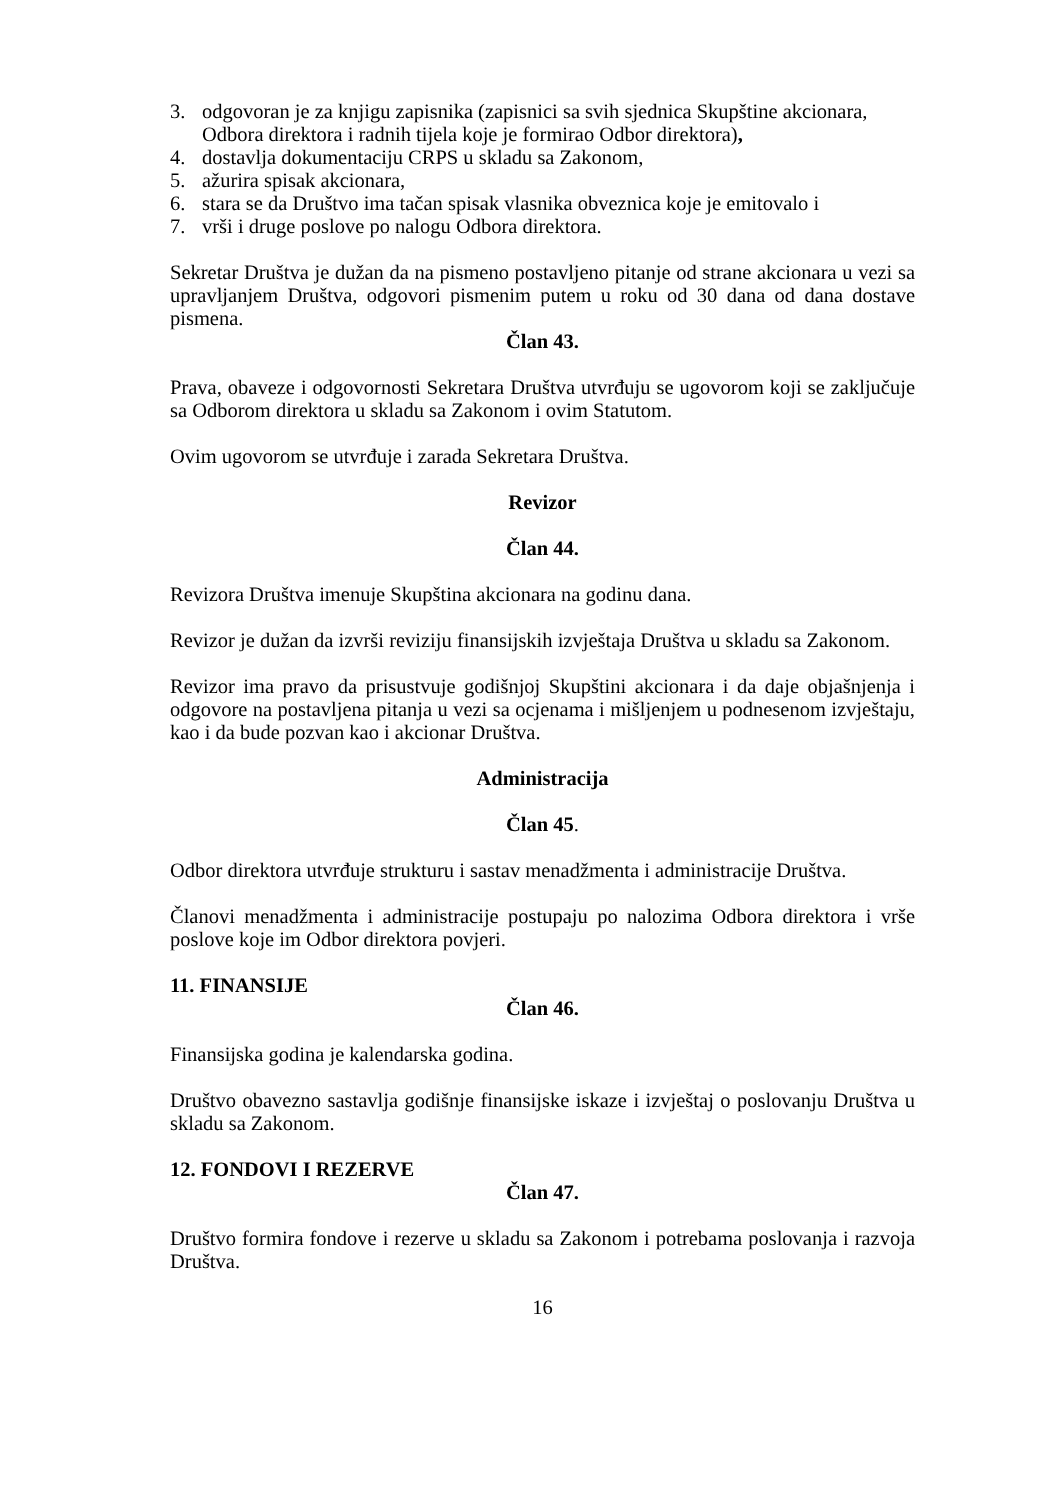3. odgovoran je za knjigu zapisnika (zapisnici sa svih sjednica Skupštine akcionara, Odbora direktora i radnih tijela koje je formirao Odbor direktora),
4. dostavlja dokumentaciju CRPS u skladu sa Zakonom,
5. ažurira spisak akcionara,
6. stara se da Društvo ima tačan spisak vlasnika obveznica koje je emitovalo i
7. vrši i druge poslove po nalogu Odbora direktora.
Sekretar Društva je dužan da na pismeno postavljeno pitanje od strane akcionara u vezi sa upravljanjem Društva, odgovori pismenim putem u roku od 30 dana od dana dostave pismena.
Član 43.
Prava, obaveze i odgovornosti Sekretara Društva utvrđuju se ugovorom koji se zaključuje sa Odborom direktora u skladu sa Zakonom i ovim Statutom.
Ovim ugovorom se utvrđuje i zarada Sekretara Društva.
Revizor
Član 44.
Revizora Društva imenuje Skupština akcionara na godinu dana.
Revizor je dužan da izvrši reviziju finansijskih izvještaja Društva u skladu sa Zakonom.
Revizor ima pravo da prisustvuje godišnjoj Skupštini akcionara i da daje objašnjenja i odgovore na postavljena pitanja u vezi sa ocjenama i mišljenjem u podnesenom izvještaju, kao i da bude pozvan kao i akcionar Društva.
Administracija
Član 45.
Odbor direktora utvrđuje strukturu i sastav menadžmenta i administracije Društva.
Članovi menadžmenta i administracije postupaju po nalozima Odbora direktora i vrše poslove koje im Odbor direktora povjeri.
11. FINANSIJE
Član 46.
Finansijska godina je kalendarska godina.
Društvo obavezno sastavlja godišnje finansijske iskaze i izvještaj o poslovanju Društva u skladu sa Zakonom.
12. FONDOVI I REZERVE
Član 47.
Društvo formira fondove i rezerve u skladu sa Zakonom i potrebama poslovanja i razvoja Društva.
16